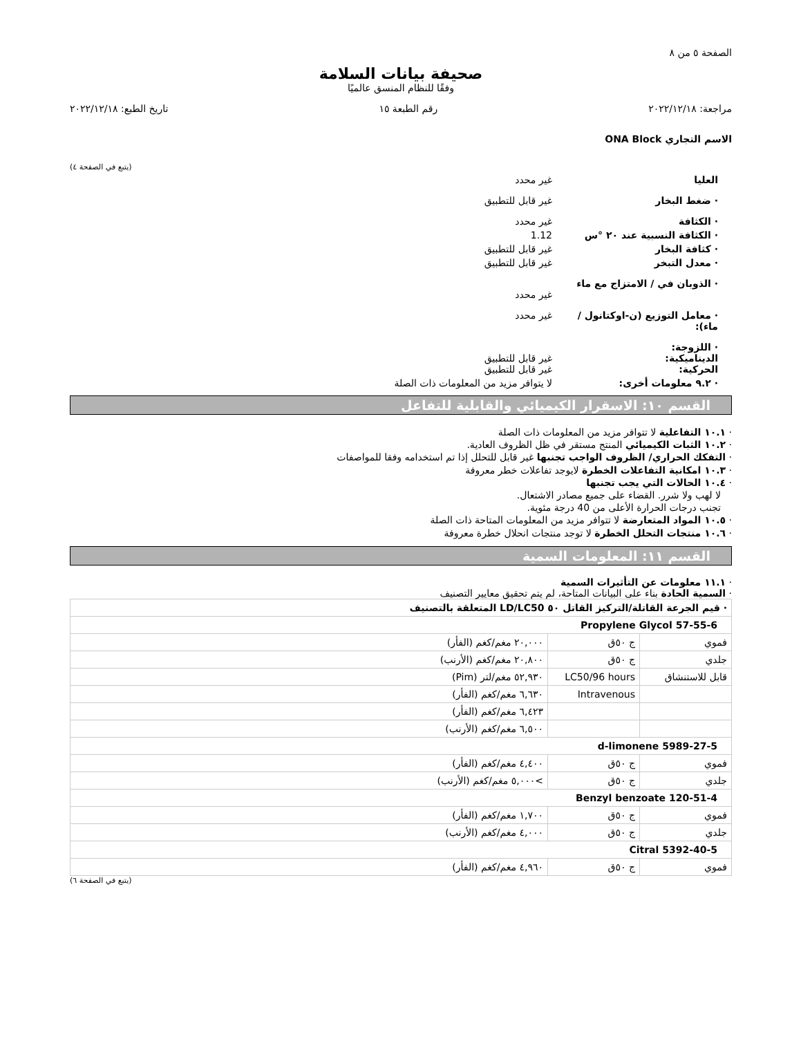الصفحة ٥ من ٨
صحيفة بيانات السلامة
وفقًا للنظام المنسق عالميًا
مراجعة: ٢٠٢٢/١٢/١٨ رقم الطبعة ١٥ تاريخ الطبع: ٢٠٢٢/١٢/١٨
الاسم التجاري ONA Block
(يتبع في الصفحة ٤)
العليا غير محدد
· ضغط البخار غير قابل للتطبيق
· الكثافة غير محدد
· الكثافة النسبية عند ٢٠ °س 1.12
· كثافة البخار غير قابل للتطبيق
· معدل التبخر غير قابل للتطبيق
· الذوبان في / الامتزاج مع ماء
غير محدد
· معامل التوزيع (ن-اوكتانول / ماء): غير محدد
· اللزوجة:
الديناميكية:
الحركية:
غير قابل للتطبيق
غير قابل للتطبيق
· ٩.٢ معلومات أخرى: لا يتوافر مزيد من المعلومات ذات الصلة
القسم ١٠: الاسقرار الكيميائي والقابلية للتفاعل
· ١٠.١ التفاعلية لا تتوافر مزيد من المعلومات ذات الصلة
· ١٠.٢ الثبات الكيميائي المنتج مستقر في ظل الظروف العادية.
· التفكك الحراري/ الظروف الواجب تجنبها غير قابل للتحلل إذا تم استخدامه وفقا للمواصفات
· ١٠.٣ امكانية التفاعلات الخطرة لايوجد تفاعلات خطر معروفة
· ١٠.٤ الحالات التي يجب تجنبها
لا لهب ولا شرر. القضاء على جميع مصادر الاشتعال.
تجنب درجات الحرارة الأعلى من 40 درجة مئوية.
· ١٠.٥ المواد المتعارضة لا تتوافر مزيد من المعلومات المتاحة ذات الصلة
· ١٠.٦ منتجات التحلل الخطرة لا توجد منتجات انحلال خطرة معروفة
القسم ١١: المعلومات السمية
· ١١.١ معلومات عن التأثيرات السمية
· السمية الحادة بناء على البيانات المتاحة، لم يتم تحقيق معايير التصنيف
| · قيم الجرعة القاتلة/التركيز القاتل ٥٠ LD/LC50 المتعلقة بالتصنيف | | |
| Propylene Glycol 57-55-6 | | |
| فموي | ج ٥٠ق | ٢٠,٠٠٠ مغم/كغم (الفأر) |
| جلدي | ج ٥٠ق | ٢٠,٨٠٠ مغم/كغم (الأرنب) |
| قابل للاستنشاق | LC50/96 hours | ٥٢,٩٣٠ مغم/لتر (Pim) |
| | Intravenous | ٦,٦٣٠ مغم/كغم (الفأر) |
| | | ٦,٤٢٣ مغم/كغم (الفأر) |
| | | ٦,٥٠٠ مغم/كغم (الأرنب) |
| d-limonene 5989-27-5 | | |
| فموي | ج ٥٠ق | ٤,٤٠٠ مغم/كغم (الفأر) |
| جلدي | ج ٥٠ق | >٥,٠٠٠ مغم/كغم (الأرنب) |
| Benzyl benzoate 120-51-4 | | |
| فموي | ج ٥٠ق | ١,٧٠٠ مغم/كغم (الفأر) |
| جلدي | ج ٥٠ق | ٤,٠٠٠ مغم/كغم (الأرنب) |
| Citral 5392-40-5 | | |
| فموي | ج ٥٠ق | ٤,٩٦٠ مغم/كغم (الفأر) |
(يتبع في الصفحة ٦)